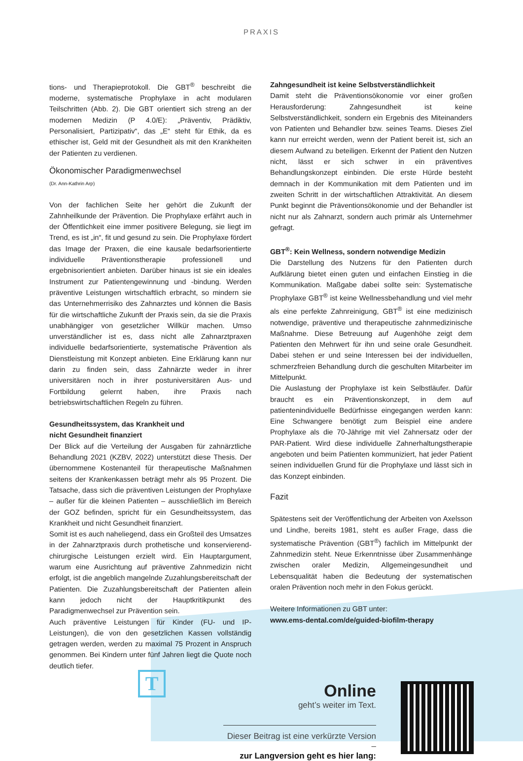PRAXIS
tions- und Therapieprotokoll. Die GBT<sup>®</sup> beschreibt die moderne, systematische Prophylaxe in acht modularen Teilschritten (Abb. 2). Die GBT orientiert sich streng an der modernen Medizin (P 4.0/E): „Präventiv, Prädiktiv, Personalisiert, Partizipativ“, das „E“ steht für Ethik, da es ethischer ist, Geld mit der Gesundheit als mit den Krankheiten der Patienten zu verdienen.
Ökonomischer Paradigmenwechsel
(Dr. Ann-Kathrin Arp)
Von der fachlichen Seite her gehört die Zukunft der Zahnheilkunde der Prävention. Die Prophylaxe erfährt auch in der Öffentlichkeit eine immer positivere Belegung, sie liegt im Trend, es ist „in“, fit und gesund zu sein. Die Prophylaxe fördert das Image der Praxen, die eine kausale bedarfsorientierte individuelle Präventionstherapie professionell und ergebnisorientiert anbieten. Darüber hinaus ist sie ein ideales Instrument zur Patientengewinnung und -bindung. Werden präventive Leistungen wirtschaftlich erbracht, so mindern sie das Unternehmerrisiko des Zahnarztes und können die Basis für die wirtschaftliche Zukunft der Praxis sein, da sie die Praxis unabhängiger von gesetzlicher Willkür machen. Umso unverständlicher ist es, dass nicht alle Zahnarztpraxen individuelle bedarfsorientierte, systematische Prävention als Dienstleistung mit Konzept anbieten. Eine Erklärung kann nur darin zu finden sein, dass Zahnärzte weder in ihrer universitären noch in ihrer postuniversitären Aus- und Fortbildung gelernt haben, ihre Praxis nach betriebswirtschaftlichen Regeln zu führen.
Gesundheitssystem, das Krankheit und
nicht Gesundheit finanziert
Der Blick auf die Verteilung der Ausgaben für zahnärztliche Behandlung 2021 (KZBV, 2022) unterstützt diese Thesis. Der übernommene Kostenanteil für therapeutische Maßnahmen seitens der Krankenkassen beträgt mehr als 95 Prozent. Die Tatsache, dass sich die präventiven Leistungen der Prophylaxe – außer für die kleinen Patienten – ausschließlich im Bereich der GOZ befinden, spricht für ein Gesundheitssystem, das Krankheit und nicht Gesundheit finanziert.
Somit ist es auch naheliegend, dass ein Großteil des Umsatzes in der Zahnarztpraxis durch prothetische und konservierend-chirurgische Leistungen erzielt wird. Ein Hauptargument, warum eine Ausrichtung auf präventive Zahnmedizin nicht erfolgt, ist die angeblich mangelnde Zuzahlungsbereitschaft der Patienten. Die Zuzahlungsbereitschaft der Patienten allein kann jedoch nicht der Hauptkritikpunkt des Paradigmenwechsel zur Prävention sein.
Auch präventive Leistungen für Kinder (FU- und IP-Leistungen), die von den gesetzlichen Kassen vollständig getragen werden, werden zu maximal 75 Prozent in Anspruch genommen. Bei Kindern unter fünf Jahren liegt die Quote noch deutlich tiefer.
Zahngesundheit ist keine Selbstverständlichkeit
Damit steht die Präventionsökonomie vor einer großen Herausforderung: Zahngesundheit ist keine Selbstverständlichkeit, sondern ein Ergebnis des Miteinanders von Patienten und Behandler bzw. seines Teams. Dieses Ziel kann nur erreicht werden, wenn der Patient bereit ist, sich an diesem Aufwand zu beteiligen. Erkennt der Patient den Nutzen nicht, lässt er sich schwer in ein präventives Behandlungskonzept einbinden. Die erste Hürde besteht demnach in der Kommunikation mit dem Patienten und im zweiten Schritt in der wirtschaftlichen Attraktivität. An diesem Punkt beginnt die Präventionsökonomie und der Behandler ist nicht nur als Zahnarzt, sondern auch primär als Unternehmer gefragt.
GBT<sup>®</sup>: Kein Wellness, sondern notwendige Medizin
Die Darstellung des Nutzens für den Patienten durch Aufklärung bietet einen guten und einfachen Einstieg in die Kommunikation. Maßgabe dabei sollte sein: Systematische Prophylaxe GBT<sup>®</sup> ist keine Wellnessbehandlung und viel mehr als eine perfekte Zahnreinigung, GBT<sup>®</sup> ist eine medizinisch notwendige, präventive und therapeutische zahnmedizinische Maßnahme. Diese Betreuung auf Augenhöhe zeigt dem Patienten den Mehrwert für ihn und seine orale Gesundheit. Dabei stehen er und seine Interessen bei der individuellen, schmerzfreien Behandlung durch die geschulten Mitarbeiter im Mittelpunkt.
Die Auslastung der Prophylaxe ist kein Selbstläufer. Dafür braucht es ein Präventionskonzept, in dem auf patientenindividuelle Bedürfnisse eingegangen werden kann: Eine Schwangere benötigt zum Beispiel eine andere Prophylaxe als die 70-Jährige mit viel Zahnersatz oder der PAR-Patient. Wird diese individuelle Zahnerhaltungstherapie angeboten und beim Patienten kommuniziert, hat jeder Patient seinen individuellen Grund für die Prophylaxe und lässt sich in das Konzept einbinden.
Fazit
Spätestens seit der Veröffentlichung der Arbeiten von Axelsson und Lindhe, bereits 1981, steht es außer Frage, dass die systematische Prävention (GBT<sup>®</sup>) fachlich im Mittelpunkt der Zahnmedizin steht. Neue Erkenntnisse über Zusammenhänge zwischen oraler Medizin, Allgemeingesundheit und Lebensqualität haben die Bedeutung der systematischen oralen Prävention noch mehr in den Fokus gerückt.
Weitere Informationen zu GBT unter:
www.ems-dental.com/de/guided-biofilm-therapy
Online
geht’s weiter im Text.
Dieser Beitrag ist eine verkürzte Version –
zur Langversion geht es hier lang:
T